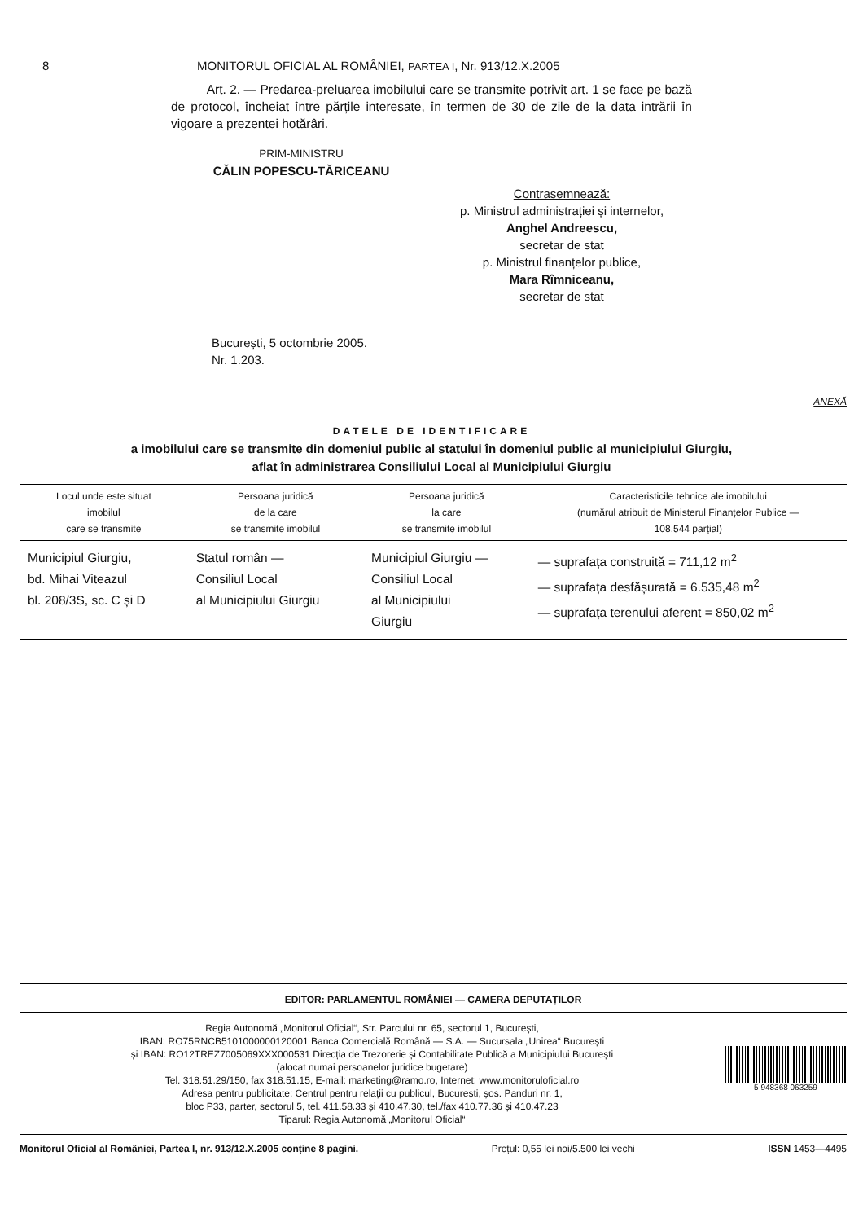8 MONITORUL OFICIAL AL ROMÂNIEI, PARTEA I, Nr. 913/12.X.2005
Art. 2. — Predarea-preluarea imobilului care se transmite potrivit art. 1 se face pe bază de protocol, încheiat între părțile interesate, în termen de 30 de zile de la data intrării în vigoare a prezentei hotărâri.
PRIM-MINISTRU
CĂLIN POPESCU-TĂRICEANU
Contrasemnează:
p. Ministrul administrației și internelor,
Anghel Andreescu,
secretar de stat
p. Ministrul finanțelor publice,
Mara Rîmniceanu,
secretar de stat
București, 5 octombrie 2005.
Nr. 1.203.
ANEXĂ
DATELE DE IDENTIFICARE
a imobilului care se transmite din domeniul public al statului în domeniul public al municipiului Giurgiu,
aflat în administrarea Consiliului Local al Municipiului Giurgiu
| Locul unde este situat imobilul care se transmite | Persoana juridică de la care se transmite imobilul | Persoana juridică la care se transmite imobilul | Caracteristicile tehnice ale imobilului (numărul atribuit de Ministerul Finanțelor Publice — 108.544 parțial) |
| --- | --- | --- | --- |
| Municipiul Giurgiu, bd. Mihai Viteazul bl. 208/3S, sc. C și D | Statul român — Consiliul Local al Municipiului Giurgiu | Municipiul Giurgiu — Consiliul Local al Municipiului Giurgiu | — suprafața construită = 711,12 m<sup>2</sup> — suprafața desfășurată = 6.535,48 m<sup>2</sup> — suprafața terenului aferent = 850,02 m<sup>2</sup> |
EDITOR: PARLAMENTUL ROMÂNIEI — CAMERA DEPUTAȚILOR
Regia Autonomă „Monitorul Oficial“, Str. Parcului nr. 65, sectorul 1, București,
IBAN: RO75RNCB5101000000120001 Banca Comercială Română — S.A. — Sucursala „Unirea“ București
și IBAN: RO12TREZ7005069XXX000531 Direcția de Trezorerie și Contabilitate Publică a Municipiului București
(alocat numai persoanelor juridice bugetare)
Tel. 318.51.29/150, fax 318.51.15, E-mail: marketing@ramo.ro, Internet: www.monitoruloficial.ro
Adresa pentru publicitate: Centrul pentru relații cu publicul, București, șos. Panduri nr. 1,
bloc P33, parter, sectorul 5, tel. 411.58.33 și 410.47.30, tel./fax 410.77.36 și 410.47.23
Tiparul: Regia Autonomă „Monitorul Oficial“
5 948368 063259
Monitorul Oficial al României, Partea I, nr. 913/12.X.2005 conține 8 pagini. Prețul: 0,55 lei noi/5.500 lei vechi ISSN 1453—4495